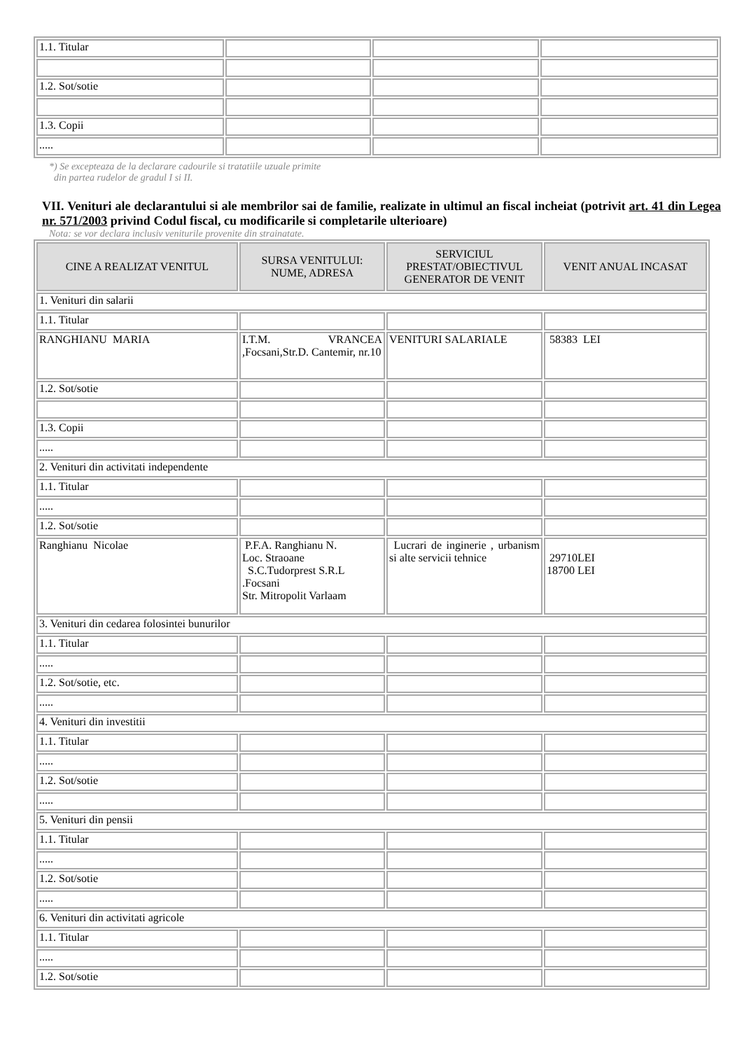| 1.1. Titular | | | |
| 1.2. Sot/sotie | | | |
| 1.3. Copii | | | |
| ..... | | | |
*) Se excepteaza de la declarare cadourile si tratatiile uzuale primite
din partea rudelor de gradul I si II.
VII. Venituri ale declarantului si ale membrilor sai de familie, realizate in ultimul an fiscal incheiat (potrivit art. 41 din Legea nr. 571/2003 privind Codul fiscal, cu modificarile si completarile ulterioare)
Nota: se vor declara inclusiv veniturile provenite din strainatate.
| CINE A REALIZAT VENITUL | SURSA VENITULUI: NUME, ADRESA | SERVICIUL PRESTAT/OBIECTIVUL GENERATOR DE VENIT | VENIT ANUAL INCASAT |
| --- | --- | --- | --- |
| 1. Venituri din salarii | | | |
| 1.1. Titular | | | |
| RANGHIANU MARIA | I.T.M. VRANCEA ,Focsani,Str.D. Cantemir, nr.10 | VENITURI SALARIALE | 58383 LEI |
| 1.2. Sot/sotie | | | |
| 1.3. Copii | | | |
| ..... | | | |
| 2. Venituri din activitati independente | | | |
| 1.1. Titular | | | |
| ..... | | | |
| 1.2. Sot/sotie | | | |
| Ranghianu Nicolae | P.F.A. Ranghianu N. Loc. Straoane S.C.Tudorprest S.R.L .Focsani Str. Mitropolit Varlaam | Lucrari de inginerie , urbanism si alte servicii tehnice | 29710LEI 18700 LEI |
| 3. Venituri din cedarea folosintei bunurilor | | | |
| 1.1. Titular | | | |
| ..... | | | |
| 1.2. Sot/sotie, etc. | | | |
| ..... | | | |
| 4. Venituri din investitii | | | |
| 1.1. Titular | | | |
| ..... | | | |
| 1.2. Sot/sotie | | | |
| ..... | | | |
| 5. Venituri din pensii | | | |
| 1.1. Titular | | | |
| ..... | | | |
| 1.2. Sot/sotie | | | |
| ..... | | | |
| 6. Venituri din activitati agricole | | | |
| 1.1. Titular | | | |
| ..... | | | |
| 1.2. Sot/sotie | | | |